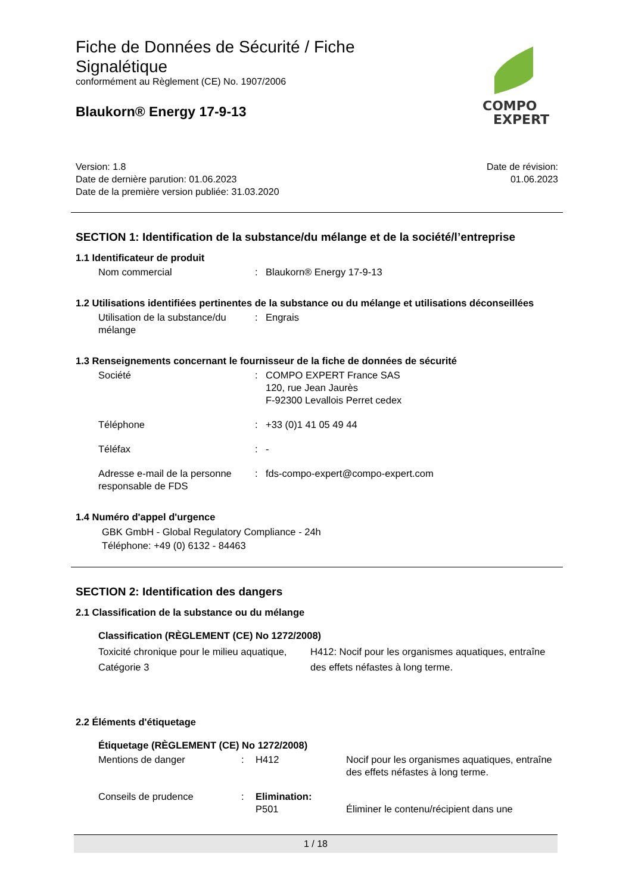COMPO
EXPERT
Fiche de Données de Sécurité / Fiche Signalétique
conformément au Règlement (CE) No. 1907/2006
Blaukorn® Energy 17-9-13
Version: 1.8
Date de dernière parution: 01.06.2023
Date de la première version publiée: 31.03.2020
Date de révision:
01.06.2023
SECTION 1: Identification de la substance/du mélange et de la société/l’entreprise
1.1 Identificateur de produit
| Nom commercial | : | Blaukorn® Energy 17-9-13 |
1.2 Utilisations identifiées pertinentes de la substance ou du mélange et utilisations déconseillées
| Utilisation de la substance/du mélange | : | Engrais |
1.3 Renseignements concernant le fournisseur de la fiche de données de sécurité
| Société | : | COMPO EXPERT France SAS 120, rue Jean Jaurès F-92300 Levallois Perret cedex |
| Téléphone | : | +33 (0)1 41 05 49 44 |
| Téléfax | : | - |
| Adresse e-mail de la personne responsable de FDS | : | fds-compo-expert@compo-expert.com |
1.4 Numéro d'appel d'urgence
GBK GmbH - Global Regulatory Compliance - 24h
Téléphone: +49 (0) 6132 - 84463
SECTION 2: Identification des dangers
2.1 Classification de la substance ou du mélange
Classification (RÈGLEMENT (CE) No 1272/2008)
| Toxicité chronique pour le milieu aquatique, Catégorie 3 | H412: Nocif pour les organismes aquatiques, entraîne des effets néfastes à long terme. |
2.2 Éléments d'étiquetage
Étiquetage (RÈGLEMENT (CE) No 1272/2008)
| Mentions de danger | : | H412 | Nocif pour les organismes aquatiques, entraîne des effets néfastes à long terme. |
| Conseils de prudence | : | Elimination: P501 | Éliminer le contenu/récipient dans une |
1 / 18